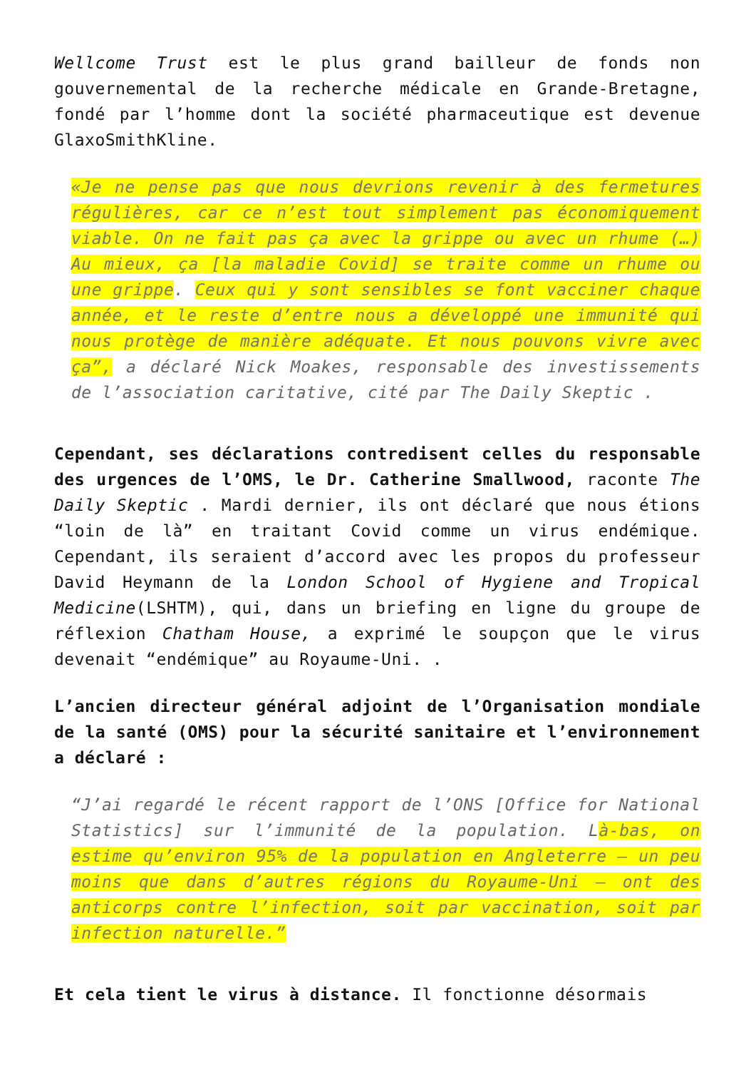Wellcome Trust est le plus grand bailleur de fonds non gouvernemental de la recherche médicale en Grande-Bretagne, fondé par l’homme dont la société pharmaceutique est devenue GlaxoSmithKline.
«Je ne pense pas que nous devrions revenir à des fermetures régulières, car ce n’est tout simplement pas économiquement viable. On ne fait pas ça avec la grippe ou avec un rhume (…) Au mieux, ça [la maladie Covid] se traite comme un rhume ou une grippe. Ceux qui y sont sensibles se font vacciner chaque année, et le reste d’entre nous a développé une immunité qui nous protège de manière adéquate. Et nous pouvons vivre avec ça”, a déclaré Nick Moakes, responsable des investissements de l’association caritative, cité par The Daily Skeptic .
Cependant, ses déclarations contredisent celles du responsable des urgences de l’OMS, le Dr. Catherine Smallwood, raconte The Daily Skeptic . Mardi dernier, ils ont déclaré que nous étions “loin de là” en traitant Covid comme un virus endémique. Cependant, ils seraient d’accord avec les propos du professeur David Heymann de la London School of Hygiene and Tropical Medicine(LSHTM), qui, dans un briefing en ligne du groupe de réflexion Chatham House, a exprimé le soupçon que le virus devenait “endémique” au Royaume-Uni. .
L’ancien directeur général adjoint de l’Organisation mondiale de la santé (OMS) pour la sécurité sanitaire et l’environnement a déclaré :
“J’ai regardé le récent rapport de l’ONS [Office for National Statistics] sur l’immunité de la population. Là-bas, on estime qu’environ 95% de la population en Angleterre – un peu moins que dans d’autres régions du Royaume-Uni – ont des anticorps contre l’infection, soit par vaccination, soit par infection naturelle.”
Et cela tient le virus à distance. Il fonctionne désormais